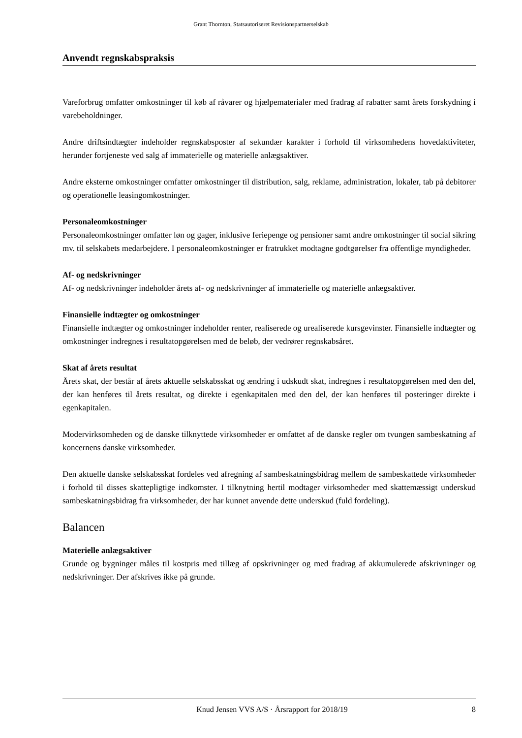Grant Thornton, Statsautoriseret Revisionspartnerselskab
Anvendt regnskabspraksis
Vareforbrug omfatter omkostninger til køb af råvarer og hjælpematerialer med fradrag af rabatter samt årets forskydning i varebeholdninger.
Andre driftsindtægter indeholder regnskabsposter af sekundær karakter i forhold til virksomhedens hovedaktiviteter, herunder fortjeneste ved salg af immaterielle og materielle anlægsaktiver.
Andre eksterne omkostninger omfatter omkostninger til distribution, salg, reklame, administration, lokaler, tab på debitorer og operationelle leasingomkostninger.
Personaleomkostninger
Personaleomkostninger omfatter løn og gager, inklusive feriepenge og pensioner samt andre omkostninger til social sikring mv. til selskabets medarbejdere. I personaleomkostninger er fratrukket modtagne godtgørelser fra offentlige myndigheder.
Af- og nedskrivninger
Af- og nedskrivninger indeholder årets af- og nedskrivninger af immaterielle og materielle anlægsaktiver.
Finansielle indtægter og omkostninger
Finansielle indtægter og omkostninger indeholder renter, realiserede og urealiserede kursgevinster. Finansielle indtægter og omkostninger indregnes i resultatopgørelsen med de beløb, der vedrører regnskabsåret.
Skat af årets resultat
Årets skat, der består af årets aktuelle selskabsskat og ændring i udskudt skat, indregnes i resultatopgørelsen med den del, der kan henføres til årets resultat, og direkte i egenkapitalen med den del, der kan henføres til posteringer direkte i egenkapitalen.
Modervirksomheden og de danske tilknyttede virksomheder er omfattet af de danske regler om tvungen sambeskatning af koncernens danske virksomheder.
Den aktuelle danske selskabsskat fordeles ved afregning af sambeskatningsbidrag mellem de sambeskattede virksomheder i forhold til disses skattepligtige indkomster. I tilknytning hertil modtager virksomheder med skattemæssigt underskud sambeskatningsbidrag fra virksomheder, der har kunnet anvende dette underskud (fuld fordeling).
Balancen
Materielle anlægsaktiver
Grunde og bygninger måles til kostpris med tillæg af opskrivninger og med fradrag af akkumulerede afskrivninger og nedskrivninger. Der afskrives ikke på grunde.
Knud Jensen VVS A/S · Årsrapport for 2018/19 8